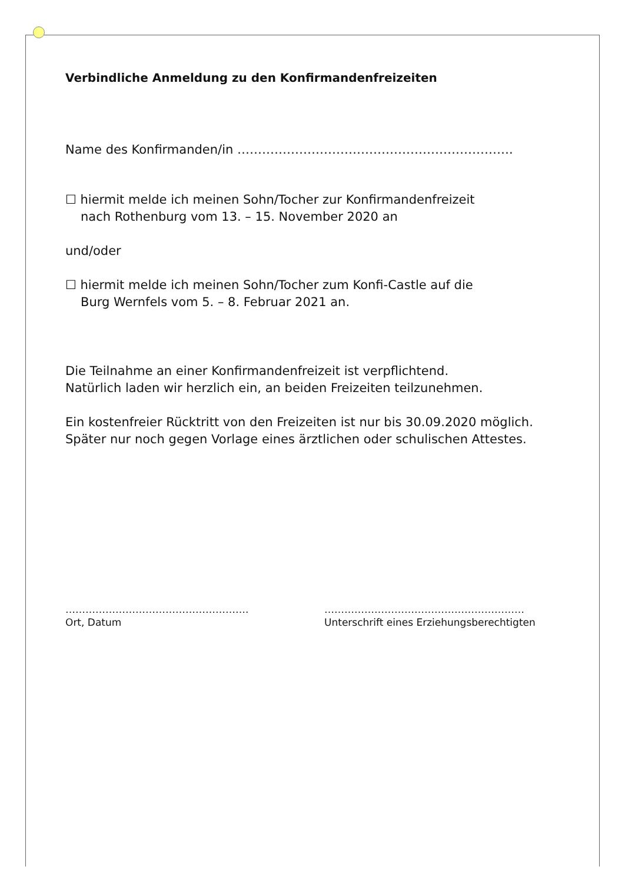Verbindliche Anmeldung zu den Konfirmandenfreizeiten
Name des Konfirmanden/in ………………………………………………………….
☐ hiermit melde ich meinen Sohn/Tocher zur Konfirmandenfreizeit
nach Rothenburg vom 13. – 15. November 2020 an
und/oder
☐ hiermit melde ich meinen Sohn/Tocher zum Konfi-Castle auf die
Burg Wernfels vom 5. – 8. Februar 2021 an.
Die Teilnahme an einer Konfirmandenfreizeit ist verpflichtend.
Natürlich laden wir herzlich ein, an beiden Freizeiten teilzunehmen.
Ein kostenfreier Rücktritt von den Freizeiten ist nur bis 30.09.2020 möglich.
Später nur noch gegen Vorlage eines ärztlichen oder schulischen Attestes.
……………………………………………….
Ort, Datum
……………………………………………………
Unterschrift eines Erziehungsberechtigten